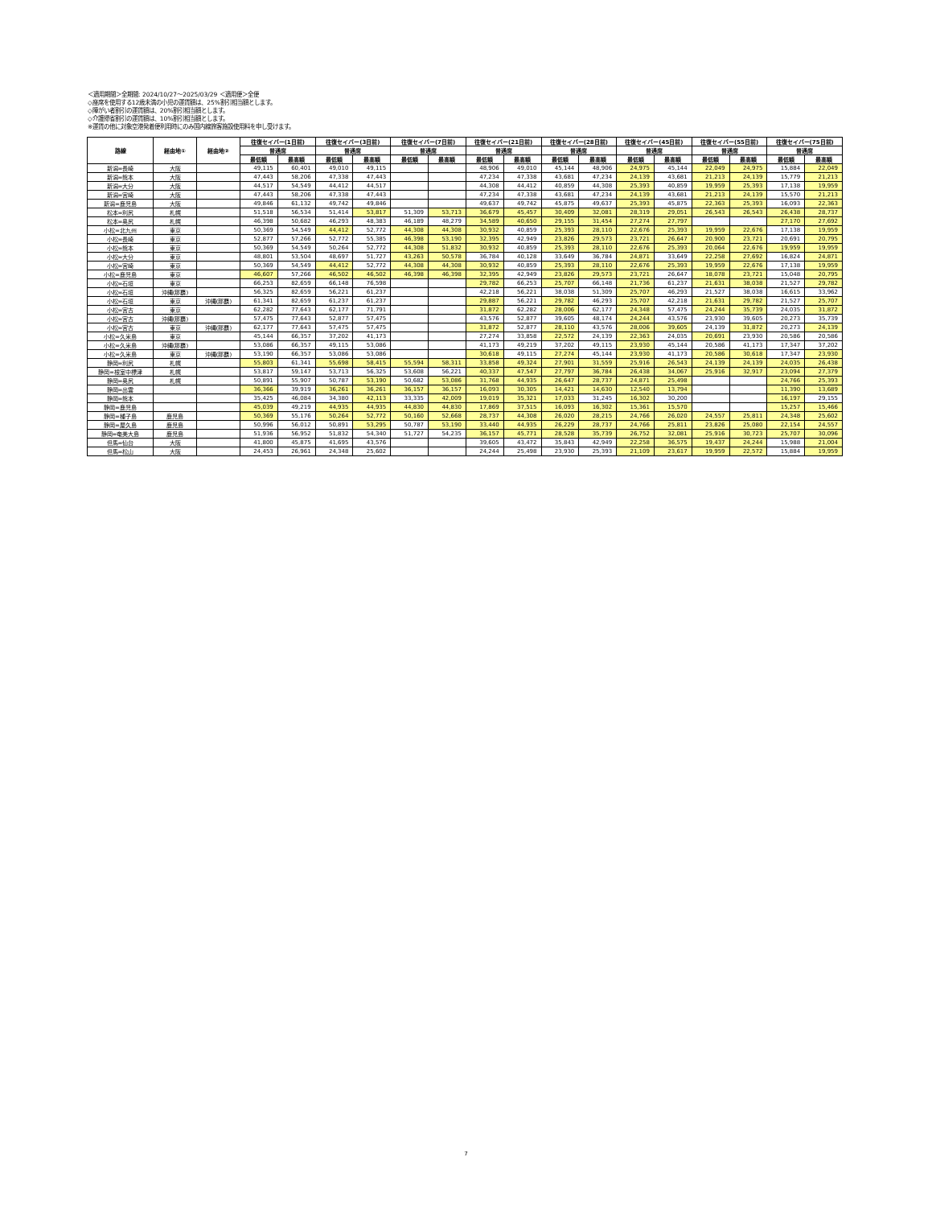＜適用期間＞全期間: 2024/10/27～2025/03/29 ＜適用便＞全便
◇座席を使用する12歳未満の小児の運賃額は、25%割引相当額とします。
◇障がい者割引の運賃額は、20%割引相当額とします。
◇介護帰省割引の運賃額は、10%割引相当額とします。
※運賃の他に対象空港発着便利用時にのみ国内線旅客施設使用料を申し受けます。
| 路線 | 経由地① | 経由地② | 往復セイバー(1日前) | | 往復セイバー(3日前) | | 往復セイバー(7日前) | | 往復セイバー(21日前) | | 往復セイバー(28日前) | | 往復セイバー(45日前) | | 往復セイバー(55日前) | | 往復セイバー(75日前) | |
| --- | --- | --- | --- | --- | --- | --- | --- | --- | --- | --- | --- | --- | --- | --- | --- | --- | --- | --- |
| | | | 普通席 | | 普通席 | | 普通席 | | 普通席 | | 普通席 | | 普通席 | | 普通席 | | 普通席 | |
| | | | 最低額 | 最高額 | 最低額 | 最高額 | 最低額 | 最高額 | 最低額 | 最高額 | 最低額 | 最高額 | 最低額 | 最高額 | 最低額 | 最高額 | 最低額 | 最高額 |
| 新潟=長崎 | 大阪 | | 49,115 | 60,401 | 49,010 | 49,115 | | | 48,906 | 49,010 | 45,144 | 48,906 | 24,975 | 45,144 | 22,049 | 24,975 | 15,884 | 22,049 |
| 新潟=熊本 | 大阪 | | 47,443 | 58,206 | 47,338 | 47,443 | | | 47,234 | 47,338 | 43,681 | 47,234 | 24,139 | 43,681 | 21,213 | 24,139 | 15,779 | 21,213 |
| 新潟=大分 | 大阪 | | 44,517 | 54,549 | 44,412 | 44,517 | | | 44,308 | 44,412 | 40,859 | 44,308 | 25,393 | 40,859 | 19,959 | 25,393 | 17,138 | 19,959 |
| 新潟=宮崎 | 大阪 | | 47,443 | 58,206 | 47,338 | 47,443 | | | 47,234 | 47,338 | 43,681 | 47,234 | 24,139 | 43,681 | 21,213 | 24,139 | 15,570 | 21,213 |
| 新潟=鹿児島 | 大阪 | | 49,846 | 61,132 | 49,742 | 49,846 | | | 49,637 | 49,742 | 45,875 | 49,637 | 25,393 | 45,875 | 22,363 | 25,393 | 16,093 | 22,363 |
| 松本=利尻 | 札幌 | | 51,518 | 56,534 | 51,414 | 53,817 | 51,309 | 53,713 | 36,679 | 45,457 | 30,409 | 32,081 | 28,319 | 29,051 | 26,543 | 26,543 | 26,438 | 28,737 |
| 松本=奥尻 | 札幌 | | 46,398 | 50,682 | 46,293 | 48,383 | 46,189 | 48,279 | 34,589 | 40,650 | 29,155 | 31,454 | 27,274 | 27,797 | | | 27,170 | 27,692 |
| 小松=北九州 | 東京 | | 50,369 | 54,549 | 44,412 | 52,772 | 44,308 | 44,308 | 30,932 | 40,859 | 25,393 | 28,110 | 22,676 | 25,393 | 19,959 | 22,676 | 17,138 | 19,959 |
| 小松=長崎 | 東京 | | 52,877 | 57,266 | 52,772 | 55,385 | 46,398 | 53,190 | 32,395 | 42,949 | 23,826 | 29,573 | 23,721 | 26,647 | 20,900 | 23,721 | 20,691 | 20,795 |
| 小松=熊本 | 東京 | | 50,369 | 54,549 | 50,264 | 52,772 | 44,308 | 51,832 | 30,932 | 40,859 | 25,393 | 28,110 | 22,676 | 25,393 | 20,064 | 22,676 | 19,959 | 19,959 |
| 小松=大分 | 東京 | | 48,801 | 53,504 | 48,697 | 51,727 | 43,263 | 50,578 | 36,784 | 40,128 | 33,649 | 36,784 | 24,871 | 33,649 | 22,258 | 27,692 | 16,824 | 24,871 |
| 小松=宮崎 | 東京 | | 50,369 | 54,549 | 44,412 | 52,772 | 44,308 | 44,308 | 30,932 | 40,859 | 25,393 | 28,110 | 22,676 | 25,393 | 19,959 | 22,676 | 17,138 | 19,959 |
| 小松=鹿児島 | 東京 | | 46,607 | 57,266 | 46,502 | 46,502 | 46,398 | 46,398 | 32,395 | 42,949 | 23,826 | 29,573 | 23,721 | 26,647 | 18,078 | 23,721 | 15,048 | 20,795 |
| 小松=石垣 | 東京 | | 66,253 | 82,659 | 66,148 | 76,598 | | | 29,782 | 66,253 | 25,707 | 66,148 | 21,736 | 61,237 | 21,631 | 38,038 | 21,527 | 29,782 |
| 小松=石垣 | 沖縄(那覇) | | 56,325 | 82,659 | 56,221 | 61,237 | | | 42,218 | 56,221 | 38,038 | 51,309 | 25,707 | 46,293 | 21,527 | 38,038 | 16,615 | 33,962 |
| 小松=石垣 | 東京 | 沖縄(那覇) | 61,341 | 82,659 | 61,237 | 61,237 | | | 29,887 | 56,221 | 29,782 | 46,293 | 25,707 | 42,218 | 21,631 | 29,782 | 21,527 | 25,707 |
| 小松=宮古 | 東京 | | 62,282 | 77,643 | 62,177 | 71,791 | | | 31,872 | 62,282 | 28,006 | 62,177 | 24,348 | 57,475 | 24,244 | 35,739 | 24,035 | 31,872 |
| 小松=宮古 | 沖縄(那覇) | | 57,475 | 77,643 | 52,877 | 57,475 | | | 43,576 | 52,877 | 39,605 | 48,174 | 24,244 | 43,576 | 23,930 | 39,605 | 20,273 | 35,739 |
| 小松=宮古 | 東京 | 沖縄(那覇) | 62,177 | 77,643 | 57,475 | 57,475 | | | 31,872 | 52,877 | 28,110 | 43,576 | 28,006 | 39,605 | 24,139 | 31,872 | 20,273 | 24,139 |
| 小松=久米島 | 東京 | | 45,144 | 66,357 | 37,202 | 41,173 | | | 27,274 | 33,858 | 22,572 | 24,139 | 22,363 | 24,035 | 20,691 | 23,930 | 20,586 | 20,586 |
| 小松=久米島 | 沖縄(那覇) | | 53,086 | 66,357 | 49,115 | 53,086 | | | 41,173 | 49,219 | 37,202 | 49,115 | 23,930 | 45,144 | 20,586 | 41,173 | 17,347 | 37,202 |
| 小松=久米島 | 東京 | 沖縄(那覇) | 53,190 | 66,357 | 53,086 | 53,086 | | | 30,618 | 49,115 | 27,274 | 45,144 | 23,930 | 41,173 | 20,586 | 30,618 | 17,347 | 23,930 |
| 静岡=利尻 | 札幌 | | 55,803 | 61,341 | 55,698 | 58,415 | 55,594 | 58,311 | 33,858 | 49,324 | 27,901 | 31,559 | 25,916 | 26,543 | 24,139 | 24,139 | 24,035 | 26,438 |
| 静岡=根室中標津 | 札幌 | | 53,817 | 59,147 | 53,713 | 56,325 | 53,608 | 56,221 | 40,337 | 47,547 | 27,797 | 36,784 | 26,438 | 34,067 | 25,916 | 32,917 | 23,094 | 27,379 |
| 静岡=奥尻 | 札幌 | | 50,891 | 55,907 | 50,787 | 53,190 | 50,682 | 53,086 | 31,768 | 44,935 | 26,647 | 28,737 | 24,871 | 25,498 | | | 24,766 | 25,393 |
| 静岡=出雲 | | | 36,366 | 39,919 | 36,261 | 36,261 | 36,157 | 36,157 | 16,093 | 30,305 | 14,421 | 14,630 | 12,540 | 13,794 | | | 11,390 | 13,689 |
| 静岡=熊本 | | | 35,425 | 46,084 | 34,380 | 42,113 | 33,335 | 42,009 | 19,019 | 35,321 | 17,033 | 31,245 | 16,302 | 30,200 | | | 16,197 | 29,155 |
| 静岡=鹿児島 | | | 45,039 | 49,219 | 44,935 | 44,935 | 44,830 | 44,830 | 17,869 | 37,515 | 16,093 | 16,302 | 15,361 | 15,570 | | | 15,257 | 15,466 |
| 静岡=種子島 | 鹿児島 | | 50,369 | 55,176 | 50,264 | 52,772 | 50,160 | 52,668 | 28,737 | 44,308 | 26,020 | 28,215 | 24,766 | 26,020 | 24,557 | 25,811 | 24,348 | 25,602 |
| 静岡=屋久島 | 鹿児島 | | 50,996 | 56,012 | 50,891 | 53,295 | 50,787 | 53,190 | 33,440 | 44,935 | 26,229 | 28,737 | 24,766 | 25,811 | 23,826 | 25,080 | 22,154 | 24,557 |
| 静岡=奄美大島 | 鹿児島 | | 51,936 | 56,952 | 51,832 | 54,340 | 51,727 | 54,235 | 36,157 | 45,771 | 28,528 | 35,739 | 26,752 | 32,081 | 25,916 | 30,723 | 25,707 | 30,096 |
| 但馬=仙台 | 大阪 | | 41,800 | 45,875 | 41,695 | 43,576 | | | 39,605 | 43,472 | 35,843 | 42,949 | 22,258 | 36,575 | 19,437 | 24,244 | 15,988 | 21,004 |
| 但馬=松山 | 大阪 | | 24,453 | 26,961 | 24,348 | 25,602 | | | 24,244 | 25,498 | 23,930 | 25,393 | 21,109 | 23,617 | 19,959 | 22,572 | 15,884 | 19,959 |
7